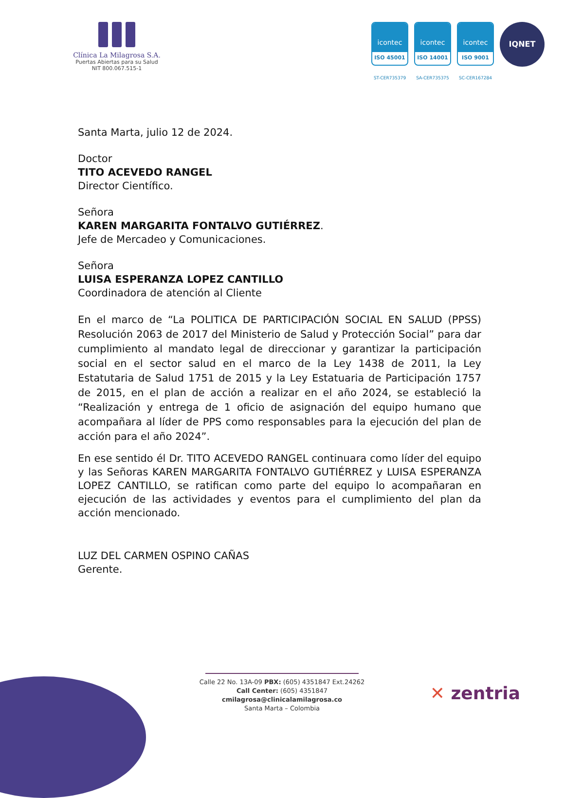Clínica La Milagrosa S.A.
Puertas Abiertas para su Salud
NIT 800.067.515-1
icontec
ISO 45001
ST-CER735379
icontec
ISO 14001
SA-CER735375
icontec
ISO 9001
SC-CER167284
IQNET
Santa Marta, julio 12 de 2024.
Doctor
TITO ACEVEDO RANGEL
Director Científico.
Señora
KAREN MARGARITA FONTALVO GUTIÉRREZ.
Jefe de Mercadeo y Comunicaciones.
Señora
LUISA ESPERANZA LOPEZ CANTILLO
Coordinadora de atención al Cliente
En el marco de “La POLITICA DE PARTICIPACIÓN SOCIAL EN SALUD (PPSS) Resolución 2063 de 2017 del Ministerio de Salud y Protección Social” para dar cumplimiento al mandato legal de direccionar y garantizar la participación social en el sector salud en el marco de la Ley 1438 de 2011, la Ley Estatutaria de Salud 1751 de 2015 y la Ley Estatuaria de Participación 1757 de 2015, en el plan de acción a realizar en el año 2024, se estableció la “Realización y entrega de 1 oficio de asignación del equipo humano que acompañara al líder de PPS como responsables para la ejecución del plan de acción para el año 2024”.
En ese sentido él Dr. TITO ACEVEDO RANGEL continuara como líder del equipo y las Señoras KAREN MARGARITA FONTALVO GUTIÉRREZ y LUISA ESPERANZA LOPEZ CANTILLO, se ratifican como parte del equipo lo acompañaran en ejecución de las actividades y eventos para el cumplimiento del plan da acción mencionado.
LUZ DEL CARMEN OSPINO CAÑAS
Gerente.
Calle 22 No. 13A-09 PBX: (605) 4351847 Ext.24262
Call Center: (605) 4351847
cmilagrosa@clinicalamilagrosa.co
Santa Marta – Colombia
✕ zentria